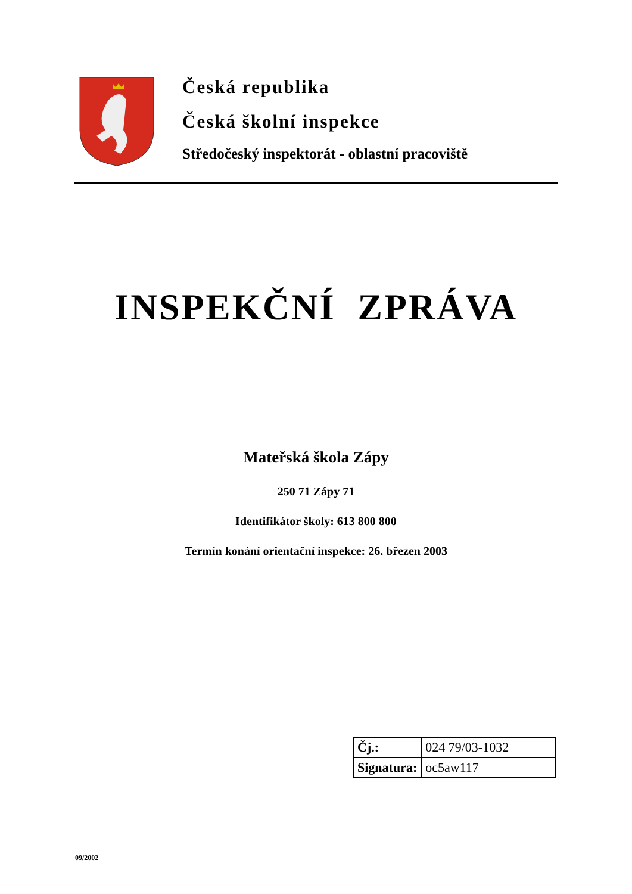Česká republika
Česká školní inspekce
Středočeský inspektorát - oblastní pracoviště
INSPEKČNÍ ZPRÁVA
Mateřská škola Zápy
250 71 Zápy 71
Identifikátor školy: 613 800 800
Termín konání orientační inspekce: 26. březen 2003
| Čj.: | 024 79/03-1032 |
| Signatura: | oc5aw117 |
09/2002